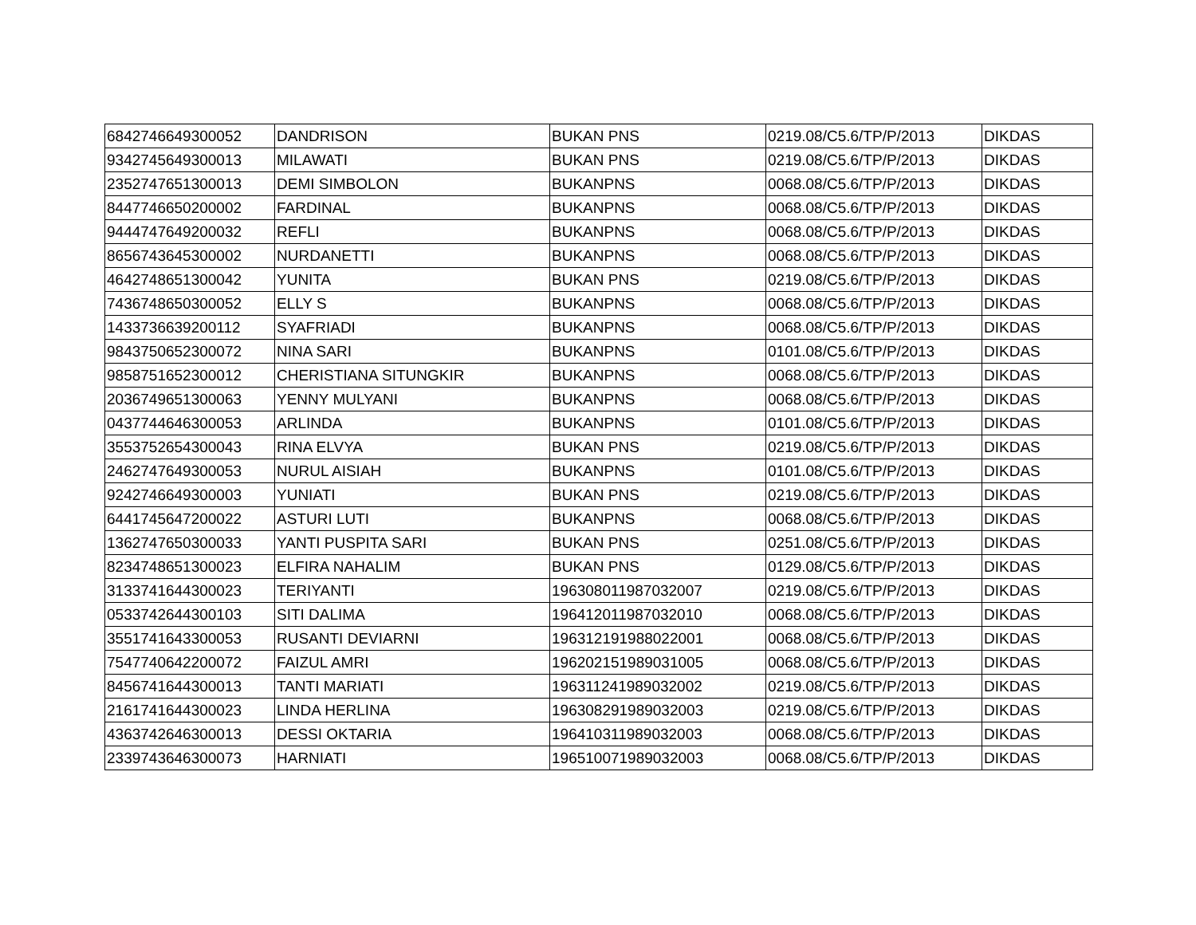| 6842746649300052 | DANDRISON | BUKAN PNS | 0219.08/C5.6/TP/P/2013 | DIKDAS |
| 9342745649300013 | MILAWATI | BUKAN PNS | 0219.08/C5.6/TP/P/2013 | DIKDAS |
| 2352747651300013 | DEMI SIMBOLON | BUKANPNS | 0068.08/C5.6/TP/P/2013 | DIKDAS |
| 8447746650200002 | FARDINAL | BUKANPNS | 0068.08/C5.6/TP/P/2013 | DIKDAS |
| 9444747649200032 | REFLI | BUKANPNS | 0068.08/C5.6/TP/P/2013 | DIKDAS |
| 8656743645300002 | NURDANETTI | BUKANPNS | 0068.08/C5.6/TP/P/2013 | DIKDAS |
| 4642748651300042 | YUNITA | BUKAN PNS | 0219.08/C5.6/TP/P/2013 | DIKDAS |
| 7436748650300052 | ELLY S | BUKANPNS | 0068.08/C5.6/TP/P/2013 | DIKDAS |
| 1433736639200112 | SYAFRIADI | BUKANPNS | 0068.08/C5.6/TP/P/2013 | DIKDAS |
| 9843750652300072 | NINA SARI | BUKANPNS | 0101.08/C5.6/TP/P/2013 | DIKDAS |
| 9858751652300012 | CHERISTIANA SITUNGKIR | BUKANPNS | 0068.08/C5.6/TP/P/2013 | DIKDAS |
| 2036749651300063 | YENNY MULYANI | BUKANPNS | 0068.08/C5.6/TP/P/2013 | DIKDAS |
| 0437744646300053 | ARLINDA | BUKANPNS | 0101.08/C5.6/TP/P/2013 | DIKDAS |
| 3553752654300043 | RINA ELVYA | BUKAN PNS | 0219.08/C5.6/TP/P/2013 | DIKDAS |
| 2462747649300053 | NURUL AISIAH | BUKANPNS | 0101.08/C5.6/TP/P/2013 | DIKDAS |
| 9242746649300003 | YUNIATI | BUKAN PNS | 0219.08/C5.6/TP/P/2013 | DIKDAS |
| 6441745647200022 | ASTURI LUTI | BUKANPNS | 0068.08/C5.6/TP/P/2013 | DIKDAS |
| 1362747650300033 | YANTI PUSPITA SARI | BUKAN PNS | 0251.08/C5.6/TP/P/2013 | DIKDAS |
| 8234748651300023 | ELFIRA NAHALIM | BUKAN PNS | 0129.08/C5.6/TP/P/2013 | DIKDAS |
| 3133741644300023 | TERIYANTI | 196308011987032007 | 0219.08/C5.6/TP/P/2013 | DIKDAS |
| 0533742644300103 | SITI DALIMA | 196412011987032010 | 0068.08/C5.6/TP/P/2013 | DIKDAS |
| 3551741643300053 | RUSANTI DEVIARNI | 196312191988022001 | 0068.08/C5.6/TP/P/2013 | DIKDAS |
| 7547740642200072 | FAIZUL AMRI | 196202151989031005 | 0068.08/C5.6/TP/P/2013 | DIKDAS |
| 8456741644300013 | TANTI MARIATI | 196311241989032002 | 0219.08/C5.6/TP/P/2013 | DIKDAS |
| 2161741644300023 | LINDA HERLINA | 196308291989032003 | 0219.08/C5.6/TP/P/2013 | DIKDAS |
| 4363742646300013 | DESSI OKTARIA | 196410311989032003 | 0068.08/C5.6/TP/P/2013 | DIKDAS |
| 2339743646300073 | HARNIATI | 196510071989032003 | 0068.08/C5.6/TP/P/2013 | DIKDAS |